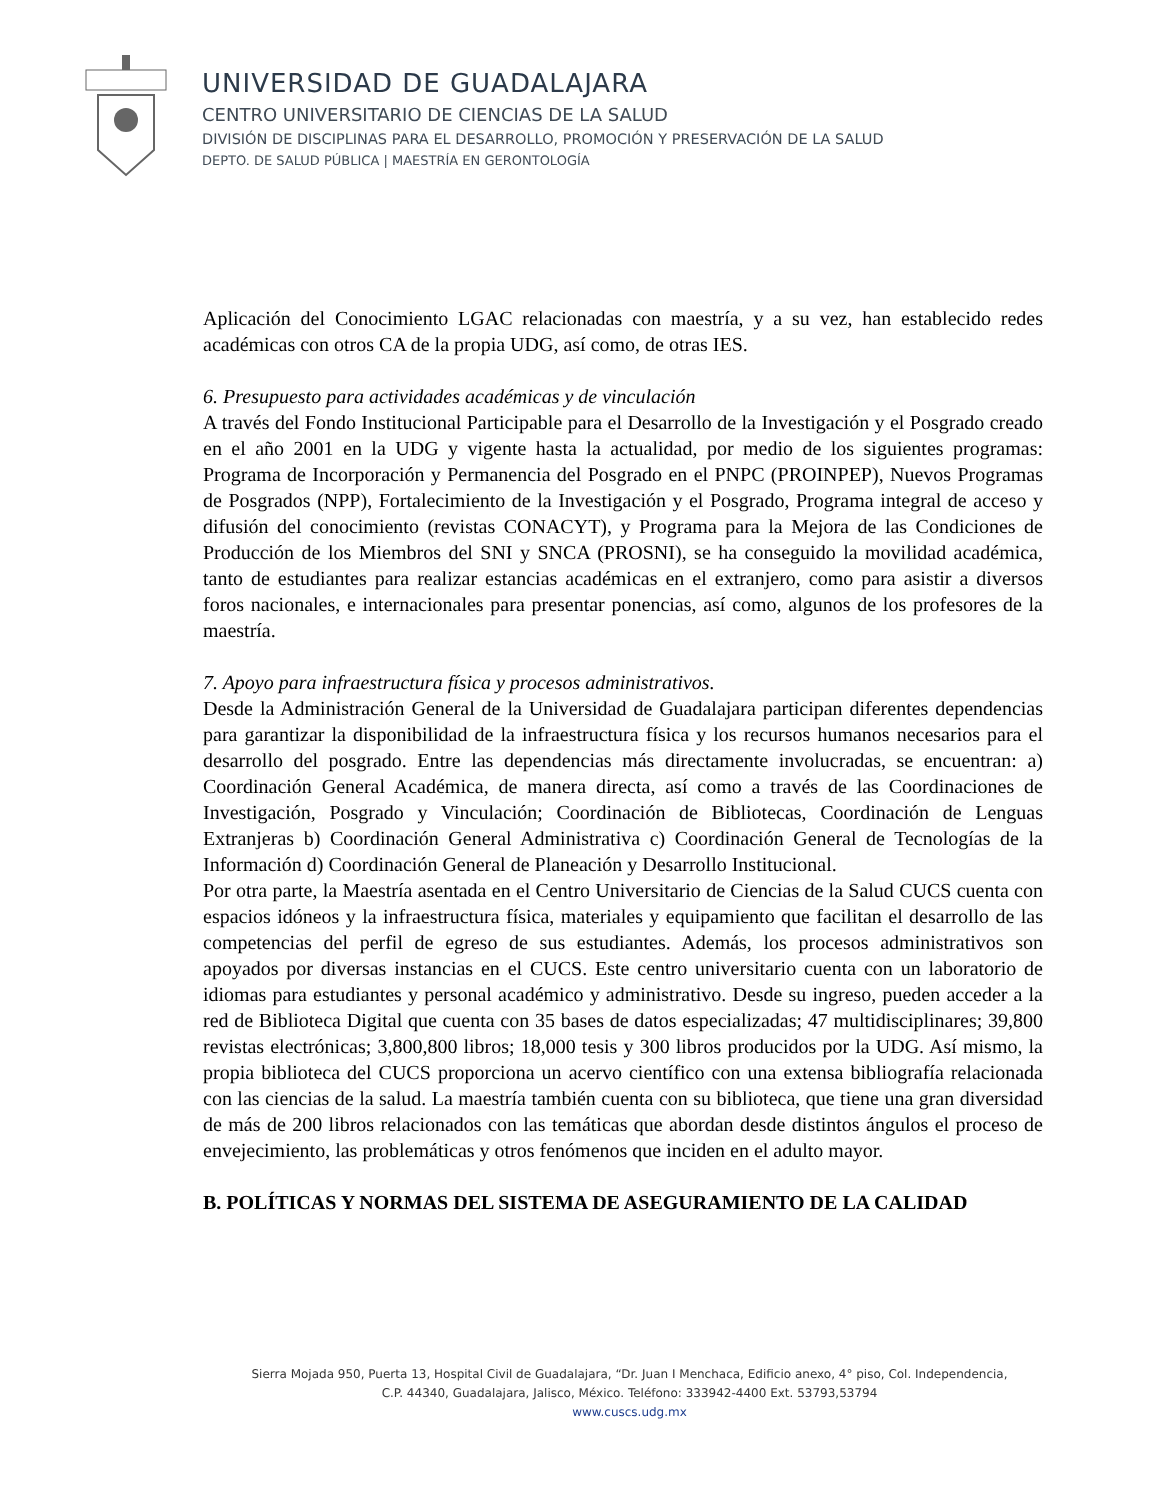UNIVERSIDAD DE GUADALAJARA
CENTRO UNIVERSITARIO DE CIENCIAS DE LA SALUD
DIVISIÓN DE DISCIPLINAS PARA EL DESARROLLO, PROMOCIÓN Y PRESERVACIÓN DE LA SALUD
DEPTO. DE SALUD PÚBLICA | MAESTRÍA EN GERONTOLOGÍA
Aplicación del Conocimiento LGAC relacionadas con maestría, y a su vez, han establecido redes académicas con otros CA de la propia UDG, así como, de otras IES.
6. Presupuesto para actividades académicas y de vinculación
A través del Fondo Institucional Participable para el Desarrollo de la Investigación y el Posgrado creado en el año 2001 en la UDG y vigente hasta la actualidad, por medio de los siguientes programas: Programa de Incorporación y Permanencia del Posgrado en el PNPC (PROINPEP), Nuevos Programas de Posgrados (NPP), Fortalecimiento de la Investigación y el Posgrado, Programa integral de acceso y difusión del conocimiento (revistas CONACYT), y Programa para la Mejora de las Condiciones de Producción de los Miembros del SNI y SNCA (PROSNI), se ha conseguido la movilidad académica, tanto de estudiantes para realizar estancias académicas en el extranjero, como para asistir a diversos foros nacionales, e internacionales para presentar ponencias, así como, algunos de los profesores de la maestría.
7. Apoyo para infraestructura física y procesos administrativos.
Desde la Administración General de la Universidad de Guadalajara participan diferentes dependencias para garantizar la disponibilidad de la infraestructura física y los recursos humanos necesarios para el desarrollo del posgrado. Entre las dependencias más directamente involucradas, se encuentran: a) Coordinación General Académica, de manera directa, así como a través de las Coordinaciones de Investigación, Posgrado y Vinculación; Coordinación de Bibliotecas, Coordinación de Lenguas Extranjeras b) Coordinación General Administrativa c) Coordinación General de Tecnologías de la Información d) Coordinación General de Planeación y Desarrollo Institucional.
Por otra parte, la Maestría asentada en el Centro Universitario de Ciencias de la Salud CUCS cuenta con espacios idóneos y la infraestructura física, materiales y equipamiento que facilitan el desarrollo de las competencias del perfil de egreso de sus estudiantes. Además, los procesos administrativos son apoyados por diversas instancias en el CUCS. Este centro universitario cuenta con un laboratorio de idiomas para estudiantes y personal académico y administrativo. Desde su ingreso, pueden acceder a la red de Biblioteca Digital que cuenta con 35 bases de datos especializadas; 47 multidisciplinares; 39,800 revistas electrónicas; 3,800,800 libros; 18,000 tesis y 300 libros producidos por la UDG. Así mismo, la propia biblioteca del CUCS proporciona un acervo científico con una extensa bibliografía relacionada con las ciencias de la salud. La maestría también cuenta con su biblioteca, que tiene una gran diversidad de más de 200 libros relacionados con las temáticas que abordan desde distintos ángulos el proceso de envejecimiento, las problemáticas y otros fenómenos que inciden en el adulto mayor.
B. POLÍTICAS Y NORMAS DEL SISTEMA DE ASEGURAMIENTO DE LA CALIDAD
Sierra Mojada 950, Puerta 13, Hospital Civil de Guadalajara, “Dr. Juan I Menchaca, Edificio anexo, 4° piso, Col. Independencia,
C.P. 44340, Guadalajara, Jalisco, México. Teléfono: 333942-4400 Ext. 53793,53794
www.cuscs.udg.mx